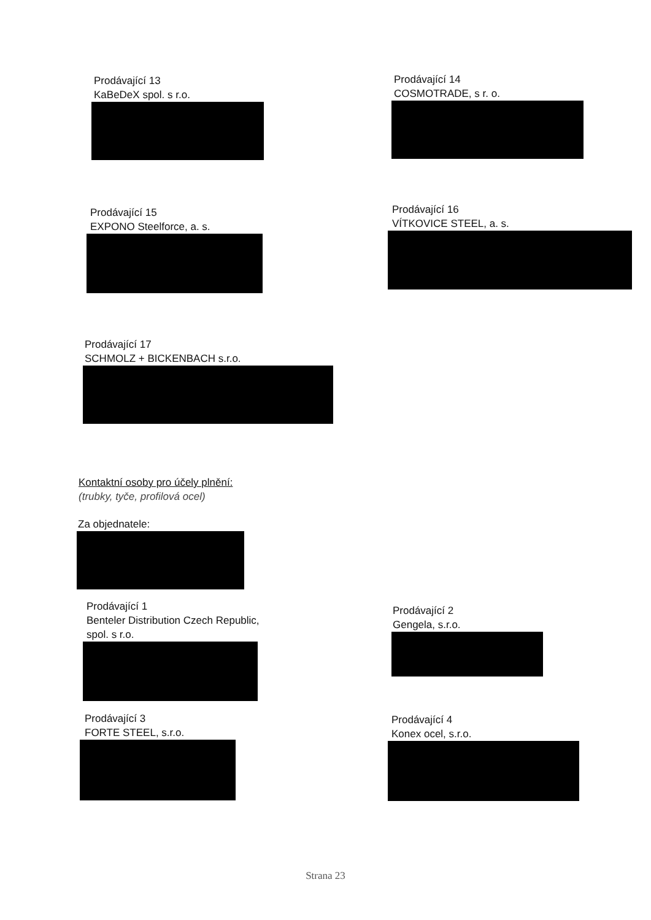Prodávající 13
KaBeDeX spol. s r.o.
Prodávající 14
COSMOTRADE, s r. o.
Prodávající 15
EXPONO Steelforce, a. s.
Prodávající 16
VÍTKOVICE STEEL, a. s.
Prodávající 17
SCHMOLZ + BICKENBACH s.r.o.
Kontaktní osoby pro účely plnění:
(trubky, tyče, profilová ocel)
Za objednatele:
Prodávající 1
Benteler Distribution Czech Republic,
spol. s r.o.
Prodávající 2
Gengela, s.r.o.
Prodávající 3
FORTE STEEL, s.r.o.
Prodávající 4
Konex ocel, s.r.o.
Strana 23